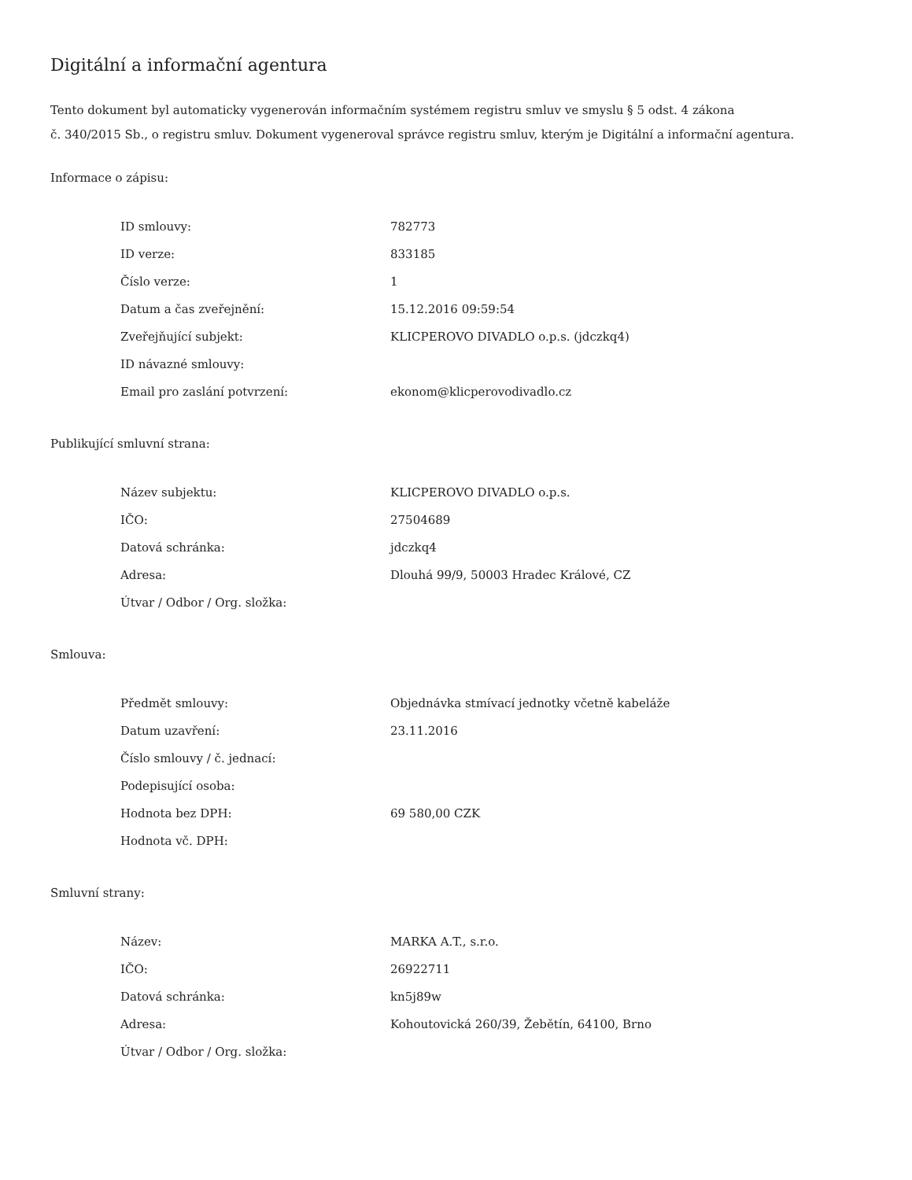Digitální a informační agentura
Tento dokument byl automaticky vygenerován informačním systémem registru smluv ve smyslu § 5 odst. 4 zákona
č. 340/2015 Sb., o registru smluv. Dokument vygeneroval správce registru smluv, kterým je Digitální a informační agentura.
Informace o zápisu:
| ID smlouvy: | 782773 |
| ID verze: | 833185 |
| Číslo verze: | 1 |
| Datum a čas zveřejnění: | 15.12.2016 09:59:54 |
| Zveřejňující subjekt: | KLICPEROVO DIVADLO o.p.s. (jdczkq4) |
| ID návazné smlouvy: | |
| Email pro zaslání potvrzení: | ekonom@klicperovodivadlo.cz |
Publikující smluvní strana:
| Název subjektu: | KLICPEROVO DIVADLO o.p.s. |
| IČO: | 27504689 |
| Datová schránka: | jdczkq4 |
| Adresa: | Dlouhá 99/9, 50003 Hradec Králové, CZ |
| Útvar / Odbor / Org. složka: | |
Smlouva:
| Předmět smlouvy: | Objednávka stmívací jednotky včetně kabeláže |
| Datum uzavření: | 23.11.2016 |
| Číslo smlouvy / č. jednací: | |
| Podepisující osoba: | |
| Hodnota bez DPH: | 69 580,00 CZK |
| Hodnota vč. DPH: | |
Smluvní strany:
| Název: | MARKA A.T., s.r.o. |
| IČO: | 26922711 |
| Datová schránka: | kn5j89w |
| Adresa: | Kohoutovická 260/39, Žebětín, 64100, Brno |
| Útvar / Odbor / Org. složka: | |